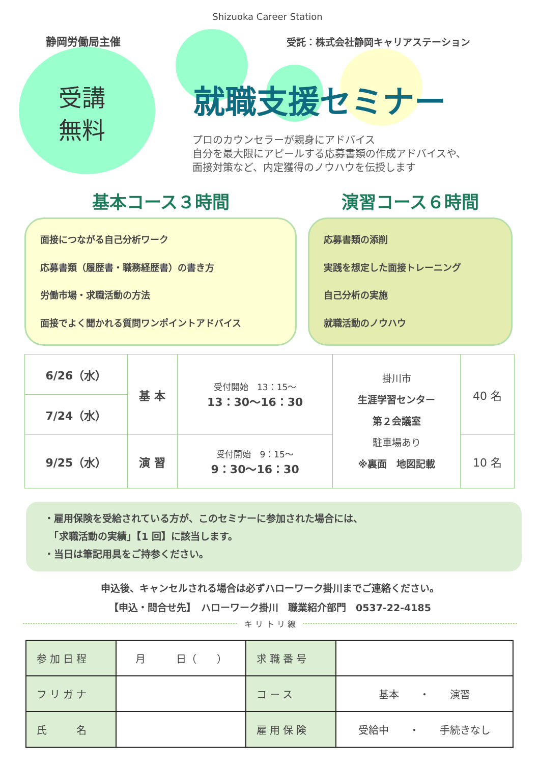Shizuoka Career Station
静岡労働局主催
受託：株式会社静岡キャリアステーション
受講
無料
就職支援セミナー
プロのカウンセラーが親身にアドバイス
自分を最大限にアピールする応募書類の作成アドバイスや、
面接対策など、内定獲得のノウハウを伝授します
基本コース３時間
面接につながる自己分析ワーク
応募書類（履歴書・職務経歴書）の書き方
労働市場・求職活動の方法
面接でよく聞かれる質問ワンポイントアドバイス
演習コース６時間
応募書類の添削
実践を想定した面接トレーニング
自己分析の実施
就職活動のノウハウ
| 6/26（水） | 基 本 | 受付開始 13：15～ 13：30～16：30 | 掛川市 生涯学習センター 第２会議室 駐車場あり ※裏面 地図記載 | 40 名 |
| 7/24（水） | | | | |
| 9/25（水） | 演 習 | 受付開始 9：15～ 9：30～16：30 | | 10 名 |
・雇用保険を受給されている方が、このセミナーに参加された場合には、
　「求職活動の実績」【1 回】に該当します。
・当日は筆記用具をご持参ください。
申込後、キャンセルされる場合は必ずハローワーク掛川までご連絡ください。
【申込・問合せ先】　ハローワーク掛川　職業紹介部門　0537-22-4185
キ リ ト リ 線
| 参加日程 | 月 日（ ） | 求職番号 | |
| フリガナ | | コース | 基本 ・ 演習 |
| 氏 名 | | 雇用保険 | 受給中 ・ 手続きなし |